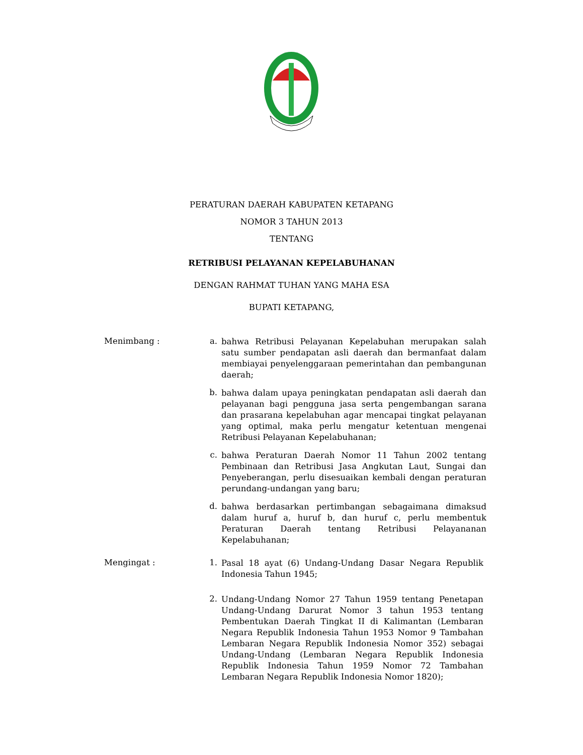PERATURAN DAERAH KABUPATEN KETAPANG
NOMOR 3 TAHUN 2013
TENTANG
RETRIBUSI PELAYANAN KEPELABUHANAN
DENGAN RAHMAT TUHAN YANG MAHA ESA
BUPATI KETAPANG,
Menimbang : a.
bahwa Retribusi Pelayanan Kepelabuhan merupakan salah satu sumber pendapatan asli daerah dan bermanfaat dalam membiayai penyelenggaraan pemerintahan dan pembangunan daerah;
b.
bahwa dalam upaya peningkatan pendapatan asli daerah dan pelayanan bagi pengguna jasa serta pengembangan sarana dan prasarana kepelabuhan agar mencapai tingkat pelayanan yang optimal, maka perlu mengatur ketentuan mengenai Retribusi Pelayanan Kepelabuhanan;
c.
bahwa Peraturan Daerah Nomor 11 Tahun 2002 tentang Pembinaan dan Retribusi Jasa Angkutan Laut, Sungai dan Penyeberangan, perlu disesuaikan kembali dengan peraturan perundang-undangan yang baru;
d.
bahwa berdasarkan pertimbangan sebagaimana dimaksud dalam huruf a, huruf b, dan huruf c, perlu membentuk Peraturan Daerah tentang Retribusi Pelayananan Kepelabuhanan;
Mengingat : 1.
Pasal 18 ayat (6) Undang-Undang Dasar Negara Republik Indonesia Tahun 1945;
2.
Undang-Undang Nomor 27 Tahun 1959 tentang Penetapan Undang-Undang Darurat Nomor 3 tahun 1953 tentang Pembentukan Daerah Tingkat II di Kalimantan (Lembaran Negara Republik Indonesia Tahun 1953 Nomor 9 Tambahan Lembaran Negara Republik Indonesia Nomor 352) sebagai Undang-Undang (Lembaran Negara Republik Indonesia Republik Indonesia Tahun 1959 Nomor 72 Tambahan Lembaran Negara Republik Indonesia Nomor 1820);